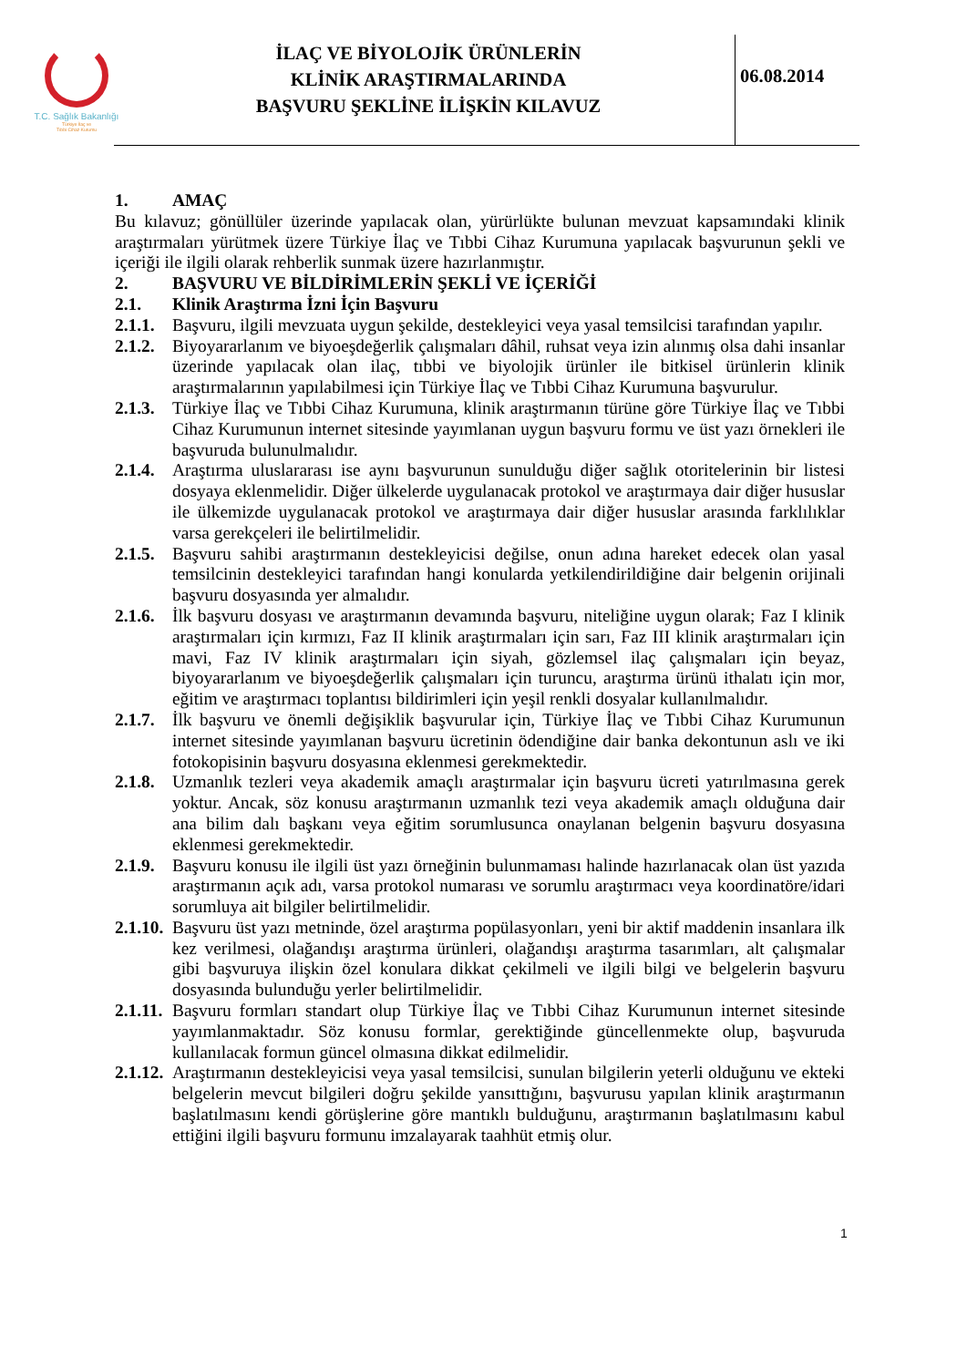T.C. Sağlık Bakanlığı
Türkiye İlaç ve
Tıbbi Cihaz Kurumu
İLAÇ VE BİYOLOJİK ÜRÜNLERİN
KLİNİK ARAŞTIRMALARINDA
BAŞVURU ŞEKLİNE İLİŞKİN KILAVUZ
06.08.2014
1. AMAÇ
Bu kılavuz; gönüllüler üzerinde yapılacak olan, yürürlükte bulunan mevzuat kapsamındaki klinik araştırmaları yürütmek üzere Türkiye İlaç ve Tıbbi Cihaz Kurumuna yapılacak başvurunun şekli ve içeriği ile ilgili olarak rehberlik sunmak üzere hazırlanmıştır.
2. BAŞVURU VE BİLDİRİMLERİN ŞEKLİ VE İÇERİĞİ
2.1. Klinik Araştırma İzni İçin Başvuru
2.1.1.
Başvuru, ilgili mevzuata uygun şekilde, destekleyici veya yasal temsilcisi tarafından yapılır.
2.1.2.
Biyoyararlanım ve biyoeşdeğerlik çalışmaları dâhil, ruhsat veya izin alınmış olsa dahi insanlar üzerinde yapılacak olan ilaç, tıbbi ve biyolojik ürünler ile bitkisel ürünlerin klinik araştırmalarının yapılabilmesi için Türkiye İlaç ve Tıbbi Cihaz Kurumuna başvurulur.
2.1.3.
Türkiye İlaç ve Tıbbi Cihaz Kurumuna, klinik araştırmanın türüne göre Türkiye İlaç ve Tıbbi Cihaz Kurumunun internet sitesinde yayımlanan uygun başvuru formu ve üst yazı örnekleri ile başvuruda bulunulmalıdır.
2.1.4.
Araştırma uluslararası ise aynı başvurunun sunulduğu diğer sağlık otoritelerinin bir listesi dosyaya eklenmelidir. Diğer ülkelerde uygulanacak protokol ve araştırmaya dair diğer hususlar ile ülkemizde uygulanacak protokol ve araştırmaya dair diğer hususlar arasında farklılıklar varsa gerekçeleri ile belirtilmelidir.
2.1.5.
Başvuru sahibi araştırmanın destekleyicisi değilse, onun adına hareket edecek olan yasal temsilcinin destekleyici tarafından hangi konularda yetkilendirildiğine dair belgenin orijinali başvuru dosyasında yer almalıdır.
2.1.6.
İlk başvuru dosyası ve araştırmanın devamında başvuru, niteliğine uygun olarak; Faz I klinik araştırmaları için kırmızı, Faz II klinik araştırmaları için sarı, Faz III klinik araştırmaları için mavi, Faz IV klinik araştırmaları için siyah, gözlemsel ilaç çalışmaları için beyaz, biyoyararlanım ve biyoeşdeğerlik çalışmaları için turuncu, araştırma ürünü ithalatı için mor, eğitim ve araştırmacı toplantısı bildirimleri için yeşil renkli dosyalar kullanılmalıdır.
2.1.7.
İlk başvuru ve önemli değişiklik başvurular için, Türkiye İlaç ve Tıbbi Cihaz Kurumunun internet sitesinde yayımlanan başvuru ücretinin ödendiğine dair banka dekontunun aslı ve iki fotokopisinin başvuru dosyasına eklenmesi gerekmektedir.
2.1.8.
Uzmanlık tezleri veya akademik amaçlı araştırmalar için başvuru ücreti yatırılmasına gerek yoktur. Ancak, söz konusu araştırmanın uzmanlık tezi veya akademik amaçlı olduğuna dair ana bilim dalı başkanı veya eğitim sorumlusunca onaylanan belgenin başvuru dosyasına eklenmesi gerekmektedir.
2.1.9.
Başvuru konusu ile ilgili üst yazı örneğinin bulunmaması halinde hazırlanacak olan üst yazıda araştırmanın açık adı, varsa protokol numarası ve sorumlu araştırmacı veya koordinatöre/idari sorumluya ait bilgiler belirtilmelidir.
2.1.10.
Başvuru üst yazı metninde, özel araştırma popülasyonları, yeni bir aktif maddenin insanlara ilk kez verilmesi, olağandışı araştırma ürünleri, olağandışı araştırma tasarımları, alt çalışmalar gibi başvuruya ilişkin özel konulara dikkat çekilmeli ve ilgili bilgi ve belgelerin başvuru dosyasında bulunduğu yerler belirtilmelidir.
2.1.11.
Başvuru formları standart olup Türkiye İlaç ve Tıbbi Cihaz Kurumunun internet sitesinde yayımlanmaktadır. Söz konusu formlar, gerektiğinde güncellenmekte olup, başvuruda kullanılacak formun güncel olmasına dikkat edilmelidir.
2.1.12.
Araştırmanın destekleyicisi veya yasal temsilcisi, sunulan bilgilerin yeterli olduğunu ve ekteki belgelerin mevcut bilgileri doğru şekilde yansıttığını, başvurusu yapılan klinik araştırmanın başlatılmasını kendi görüşlerine göre mantıklı bulduğunu, araştırmanın başlatılmasını kabul ettiğini ilgili başvuru formunu imzalayarak taahhüt etmiş olur.
1